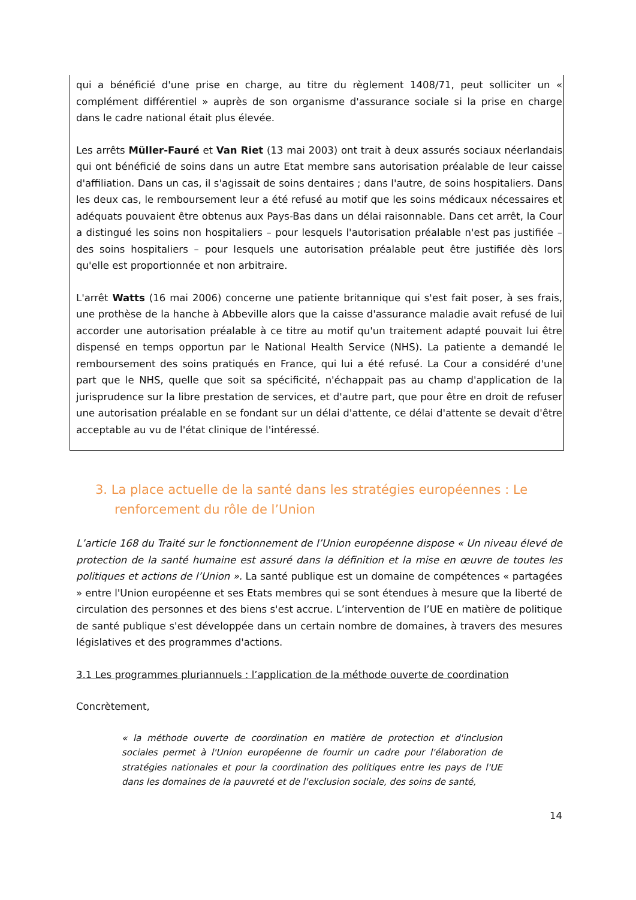qui a bénéficié d'une prise en charge, au titre du règlement 1408/71, peut solliciter un « complément différentiel » auprès de son organisme d'assurance sociale si la prise en charge dans le cadre national était plus élevée.
Les arrêts Müller-Fauré et Van Riet (13 mai 2003) ont trait à deux assurés sociaux néerlandais qui ont bénéficié de soins dans un autre Etat membre sans autorisation préalable de leur caisse d'affiliation. Dans un cas, il s'agissait de soins dentaires ; dans l'autre, de soins hospitaliers. Dans les deux cas, le remboursement leur a été refusé au motif que les soins médicaux nécessaires et adéquats pouvaient être obtenus aux Pays-Bas dans un délai raisonnable. Dans cet arrêt, la Cour a distingué les soins non hospitaliers – pour lesquels l'autorisation préalable n'est pas justifiée – des soins hospitaliers – pour lesquels une autorisation préalable peut être justifiée dès lors qu'elle est proportionnée et non arbitraire.
L'arrêt Watts (16 mai 2006) concerne une patiente britannique qui s'est fait poser, à ses frais, une prothèse de la hanche à Abbeville alors que la caisse d'assurance maladie avait refusé de lui accorder une autorisation préalable à ce titre au motif qu'un traitement adapté pouvait lui être dispensé en temps opportun par le National Health Service (NHS). La patiente a demandé le remboursement des soins pratiqués en France, qui lui a été refusé. La Cour a considéré d'une part que le NHS, quelle que soit sa spécificité, n'échappait pas au champ d'application de la jurisprudence sur la libre prestation de services, et d'autre part, que pour être en droit de refuser une autorisation préalable en se fondant sur un délai d'attente, ce délai d'attente se devait d'être acceptable au vu de l'état clinique de l'intéressé.
3. La place actuelle de la santé dans les stratégies européennes : Le renforcement du rôle de l’Union
L’article 168 du Traité sur le fonctionnement de l’Union européenne dispose « Un niveau élevé de protection de la santé humaine est assuré dans la définition et la mise en œuvre de toutes les politiques et actions de l’Union ». La santé publique est un domaine de compétences « partagées » entre l'Union européenne et ses Etats membres qui se sont étendues à mesure que la liberté de circulation des personnes et des biens s'est accrue. L’intervention de l’UE en matière de politique de santé publique s'est développée dans un certain nombre de domaines, à travers des mesures législatives et des programmes d'actions.
3.1 Les programmes pluriannuels : l’application de la méthode ouverte de coordination
Concrètement,
« la méthode ouverte de coordination en matière de protection et d'inclusion sociales permet à l'Union européenne de fournir un cadre pour l'élaboration de stratégies nationales et pour la coordination des politiques entre les pays de l'UE dans les domaines de la pauvreté et de l'exclusion sociale, des soins de santé,
14